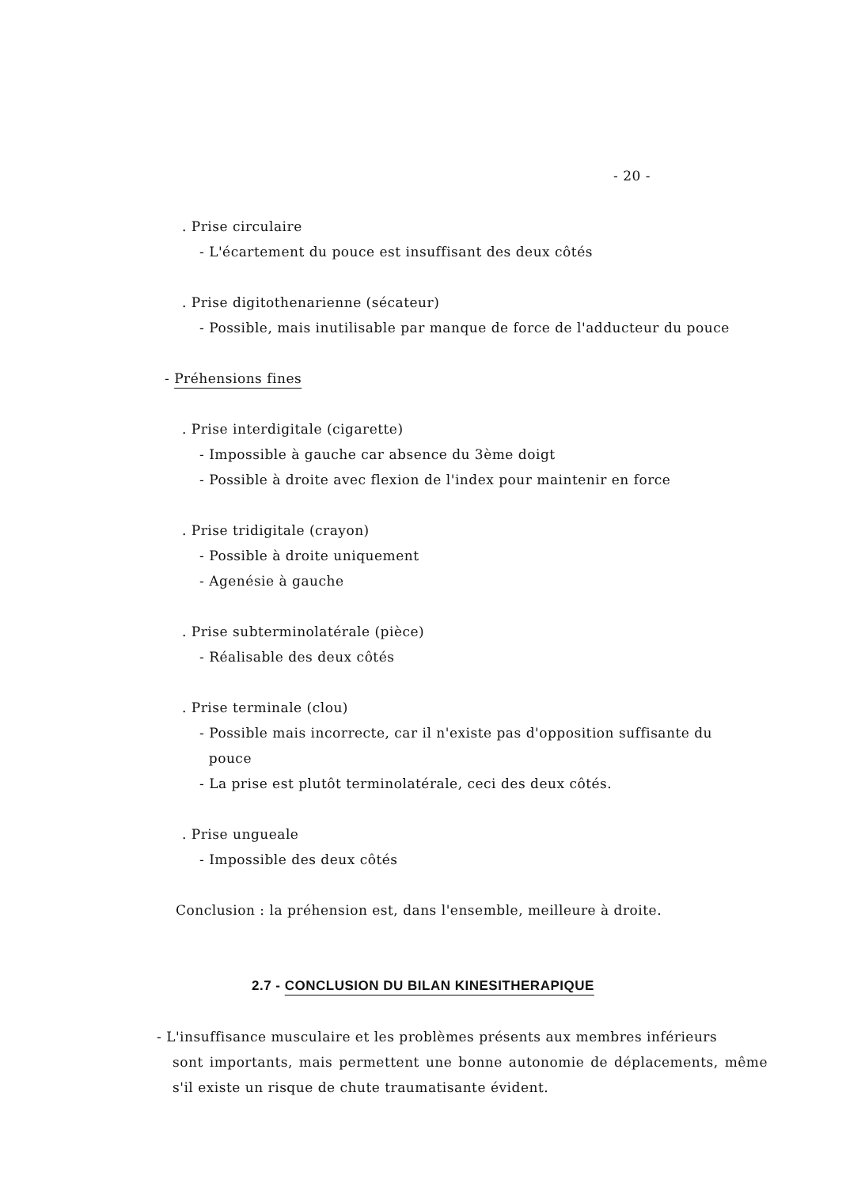- 20 -
. Prise circulaire
- L'écartement du pouce est insuffisant des deux côtés
. Prise digitothenarienne (sécateur)
- Possible, mais inutilisable par manque de force de l'adducteur du pouce
- Préhensions fines
. Prise interdigitale (cigarette)
- Impossible à gauche car absence du 3ème doigt
- Possible à droite avec flexion de l'index pour maintenir en force
. Prise tridigitale (crayon)
- Possible à droite uniquement
- Agenésie à gauche
. Prise subterminolatérale (pièce)
- Réalisable des deux côtés
. Prise terminale (clou)
- Possible mais incorrecte, car il n'existe pas d'opposition suffisante du
pouce
- La prise est plutôt terminolatérale, ceci des deux côtés.
. Prise ungueale
- Impossible des deux côtés
Conclusion : la préhension est, dans l'ensemble, meilleure à droite.
2.7 - CONCLUSION DU BILAN KINESITHERAPIQUE
- L'insuffisance musculaire et les problèmes présents aux membres inférieurs
sont importants, mais permettent une bonne autonomie de déplacements, même s'il existe un risque de chute traumatisante évident.